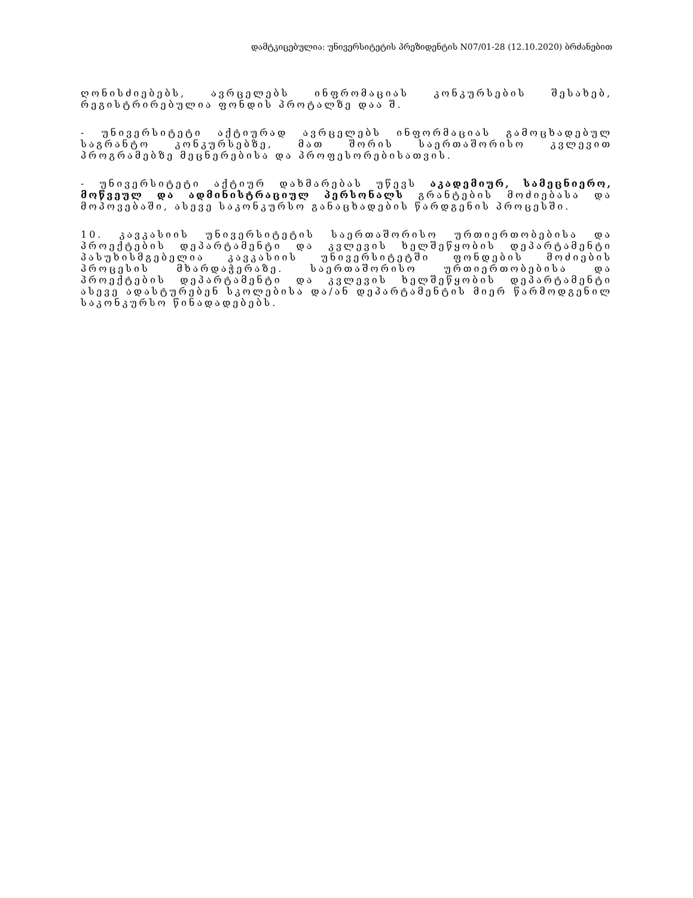დამტკიცებულია: უნივერსიტეტის პრეზიდენტის N07/01-28 (12.10.2020) ბრძანებით
ღონისძიებებს, ავრცელებს ინფრომაციას კონკურსების შესახებ, რეგისტრირებულია ფონდის პროტალზე დაა შ.
- უნივერსიტეტი აქტიურად ავრცელებს ინფორმაციას გამოცხადებულ საგრანტო კონკურსებზე, მათ შორის საერთაშორისო კვლევით პროგრამებზე მეცნერებისა და პროფესორებისათვის.
- უნივერსიტეტი აქტიურ დახმარებას უწევს აკადემიურ, სამეცნიერო, მოწვეულ და ადმინისტრაციულ პერსონალს გრანტების მოძიებასა და მოპოვებაში, ასევე საკონკურსო განაცხადების წარდგენის პროცესში.
10. კავკასიის უნივერსიტეტის საერთაშორისო ურთიერთობებისა და პროექტების დეპარტამენტი და კვლევის ხელშეწყობის დეპარტამენტი პასუხისმგებელია კავკასიის უნივერსიტეტში ფონდების მოძიების პროცესის მხარდაჭერაზე. საერთაშორისო ურთიერთობებისა და პროექტების დეპარტამენტი და კვლევის ხელშეწყობის დეპარტამენტი ასევე ადასტურებენ სკოლებისა და/ან დეპარტამენტის მიერ წარმოდგენილ საკონკურსო წინადადებებს.